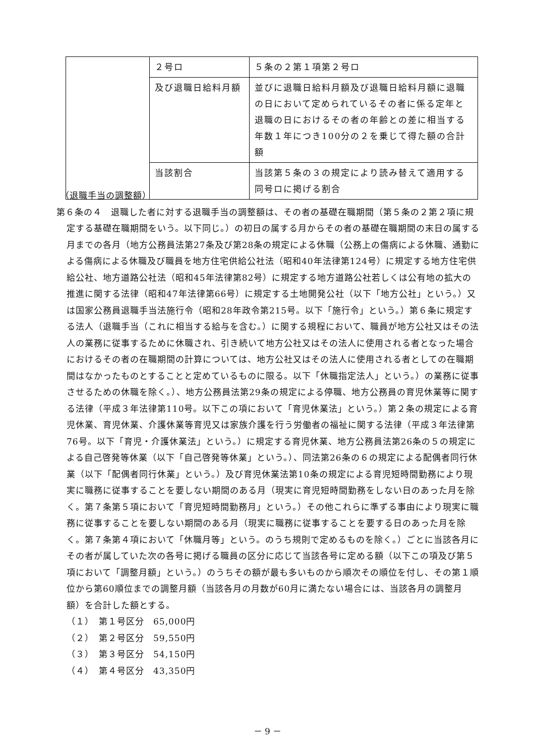| | ２号ロ | ５条の２第１項第２号ロ |
| | 及び退職日給料月額 | 並びに退職日給料月額及び退職日給料月額に退職の日において定められているその者に係る定年と退職の日におけるその者の年齢との差に相当する年数１年につき100分の２を乗じて得た額の合計額 |
| | 当該割合 | 当該第５条の３の規定により読み替えて適用する同号ロに掲げる割合 |
（退職手当の調整額）
第６条の４　退職した者に対する退職手当の調整額は、その者の基礎在職期間（第５条の２第２項に規定する基礎在職期間をいう。以下同じ。）の初日の属する月からその者の基礎在職期間の末日の属する月までの各月（地方公務員法第27条及び第28条の規定による休職（公務上の傷病による休職、通勤による傷病による休職及び職員を地方住宅供給公社法（昭和40年法律第124号）に規定する地方住宅供給公社、地方道路公社法（昭和45年法律第82号）に規定する地方道路公社若しくは公有地の拡大の推進に関する法律（昭和47年法律第66号）に規定する土地開発公社（以下「地方公社」という。）又は国家公務員退職手当法施行令（昭和28年政令第215号。以下「施行令」という。）第６条に規定する法人（退職手当（これに相当する給与を含む。）に関する規程において、職員が地方公社又はその法人の業務に従事するために休職され、引き続いて地方公社又はその法人に使用される者となった場合におけるその者の在職期間の計算については、地方公社又はその法人に使用される者としての在職期間はなかったものとすることと定めているものに限る。以下「休職指定法人」という。）の業務に従事させるための休職を除く。）、地方公務員法第29条の規定による停職、地方公務員の育児休業等に関する法律（平成３年法律第110号。以下この項において「育児休業法」という。）第２条の規定による育児休業、育児休業、介護休業等育児又は家族介護を行う労働者の福祉に関する法律（平成３年法律第76号。以下「育児・介護休業法」という。）に規定する育児休業、地方公務員法第26条の５の規定による自己啓発等休業（以下「自己啓発等休業」という。）、同法第26条の６の規定による配偶者同行休業（以下「配偶者同行休業」という。）及び育児休業法第10条の規定による育児短時間勤務により現実に職務に従事することを要しない期間のある月（現実に育児短時間勤務をしない日のあった月を除く。第７条第５項において「育児短時間勤務月」という。）その他これらに準ずる事由により現実に職務に従事することを要しない期間のある月（現実に職務に従事することを要する日のあった月を除く。第７条第４項において「休職月等」という。のうち規則で定めるものを除く。）ごとに当該各月にその者が属していた次の各号に掲げる職員の区分に応じて当該各号に定める額（以下この項及び第５項において「調整月額」という。）のうちその額が最も多いものから順次その順位を付し、その第１順位から第60順位までの調整月額（当該各月の月数が60月に満たない場合には、当該各月の調整月額）を合計した額とする。
（１）　第１号区分　65,000円
（２）　第２号区分　59,550円
（３）　第３号区分　54,150円
（４）　第４号区分　43,350円
－ 9 －